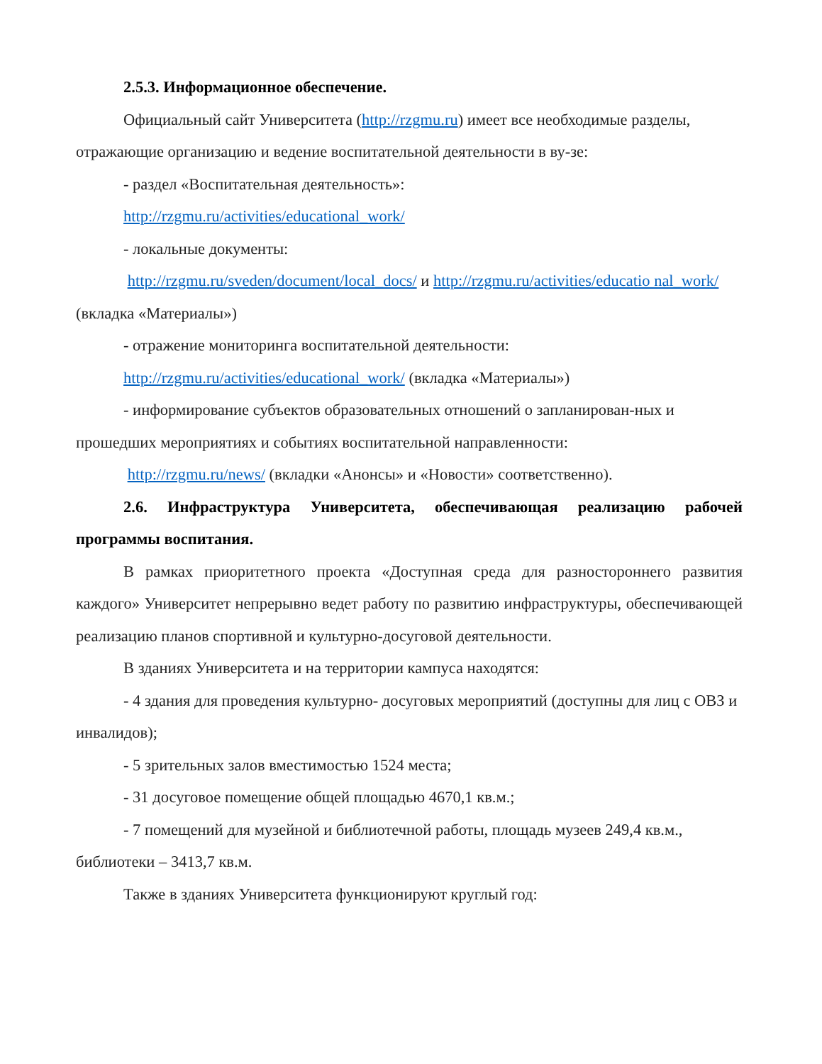2.5.3. Информационное обеспечение.
Официальный сайт Университета (http://rzgmu.ru) имеет все необходимые разделы, отражающие организацию и ведение воспитательной деятельности в ву-зе:
- раздел «Воспитательная деятельность»:
http://rzgmu.ru/activities/educational_work/
- локальные документы:
http://rzgmu.ru/sveden/document/local_docs/ и http://rzgmu.ru/activities/educatio nal_work/ (вкладка «Материалы»)
- отражение мониторинга воспитательной деятельности:
http://rzgmu.ru/activities/educational_work/ (вкладка «Материалы»)
- информирование субъектов образовательных отношений о запланирован-ных и прошедших мероприятиях и событиях воспитательной направленности:
http://rzgmu.ru/news/ (вкладки «Анонсы» и «Новости» соответственно).
2.6. Инфраструктура Университета, обеспечивающая реализацию рабочей программы воспитания.
В рамках приоритетного проекта «Доступная среда для разностороннего развития каждого» Университет непрерывно ведет работу по развитию инфраструктуры, обеспечивающей реализацию планов спортивной и культурно-досуговой деятельности.
В зданиях Университета и на территории кампуса находятся:
- 4 здания для проведения культурно- досуговых мероприятий (доступны для лиц с ОВЗ и инвалидов);
- 5 зрительных залов вместимостью 1524 места;
- 31 досуговое помещение общей площадью 4670,1 кв.м.;
- 7 помещений для музейной и библиотечной работы, площадь музеев 249,4 кв.м., библиотеки – 3413,7 кв.м.
Также в зданиях Университета функционируют круглый год: